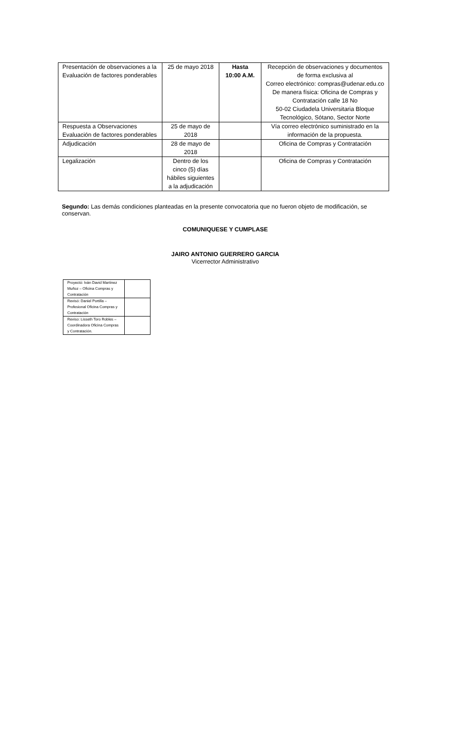| Presentación de observaciones a la Evaluación de factores ponderables | 25 de mayo 2018 | Hasta 10:00 A.M. | Recepción de observaciones y documentos de forma exclusiva al Correo electrónico: compras@udenar.edu.co De manera física: Oficina de Compras y Contratación calle 18 No 50-02 Ciudadela Universitaria Bloque Tecnológico, Sótano, Sector Norte |
| Respuesta a Observaciones Evaluación de factores ponderables | 25 de mayo de 2018 | | Vía correo electrónico suministrado en la información de la propuesta. |
| Adjudicación | 28 de mayo de 2018 | | Oficina de Compras y Contratación |
| Legalización | Dentro de los cinco (5) días hábiles siguientes a la adjudicación | | Oficina de Compras y Contratación |
Segundo: Las demás condiciones planteadas en la presente convocatoria que no fueron objeto de modificación, se conservan.
COMUNIQUESE Y CUMPLASE
JAIRO ANTONIO GUERRERO GARCIA
Vicerrector Administrativo
| Proyectó: Iván David Martínez Muñoz – Oficina Compras y Contratación | |
| Revisó: Daniel Portilla – Profesional Oficina Compras y Contratación | |
| Reviso: Lisseth Toro Robles – Coordinadora Oficina Compras y Contratación. | |